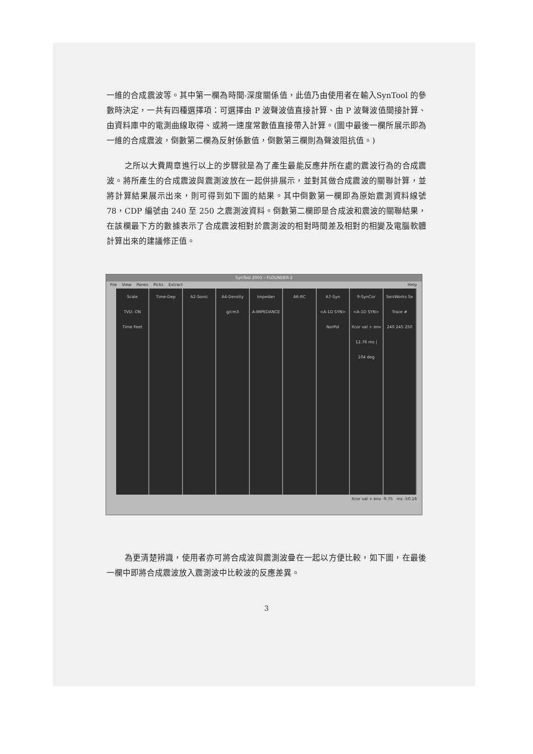一維的合成震波等。其中第一欄為時間-深度關係值，此值乃由使用者在輸入SynTool 的參數時決定，一共有四種選擇項：可選擇由 P 波聲波值直接計算、由 P 波聲波值間接計算、由資料庫中的電測曲線取得、或將一速度常數值直接帶入計算。(圖中最後一欄所展示即為一維的合成震波，倒數第二欄為反射係數值，倒數第三欄則為聲波阻抗值。)
之所以大費周章進行以上的步驟就是為了產生最能反應井所在處的震波行為的合成震波。將所產生的合成震波與震測波放在一起併排展示，並對其做合成震波的關聯計算，並將計算結果展示出來，則可得到如下圖的結果。其中倒數第一欄即為原始震測資料線號 78，CDP 編號由 240 至 250 之震測波資料。倒數第二欄即是合成波和震波的關聯結果，在該欄最下方的數據表示了合成震波相對於震測波的相對時間差及相對的相變及電腦軟體計算出來的建議修正值。
SynTool 2003 – FLOUNDER-2
File View Panes Picks Extract Help
Scale
TVD: ON
Time Feet
Time-Dep A2-Sonic A4-Density
g/cm3
Impedan
A-IMPEDANCE
A6-RC A7-Syn
<A-1D SYN>
NorPol
9-SynCor
<A-1D SYN>
Xcor val + env
12.76 ms | 104 deg
SeisWorks Se
Trace #
240 245 250
Xcor val + env -9.75 ms -50.16
為更清楚辨識，使用者亦可將合成波與震測波疊在一起以方便比較，如下圖，在最後一欄中即將合成震波放入震測波中比較波的反應差異。
3